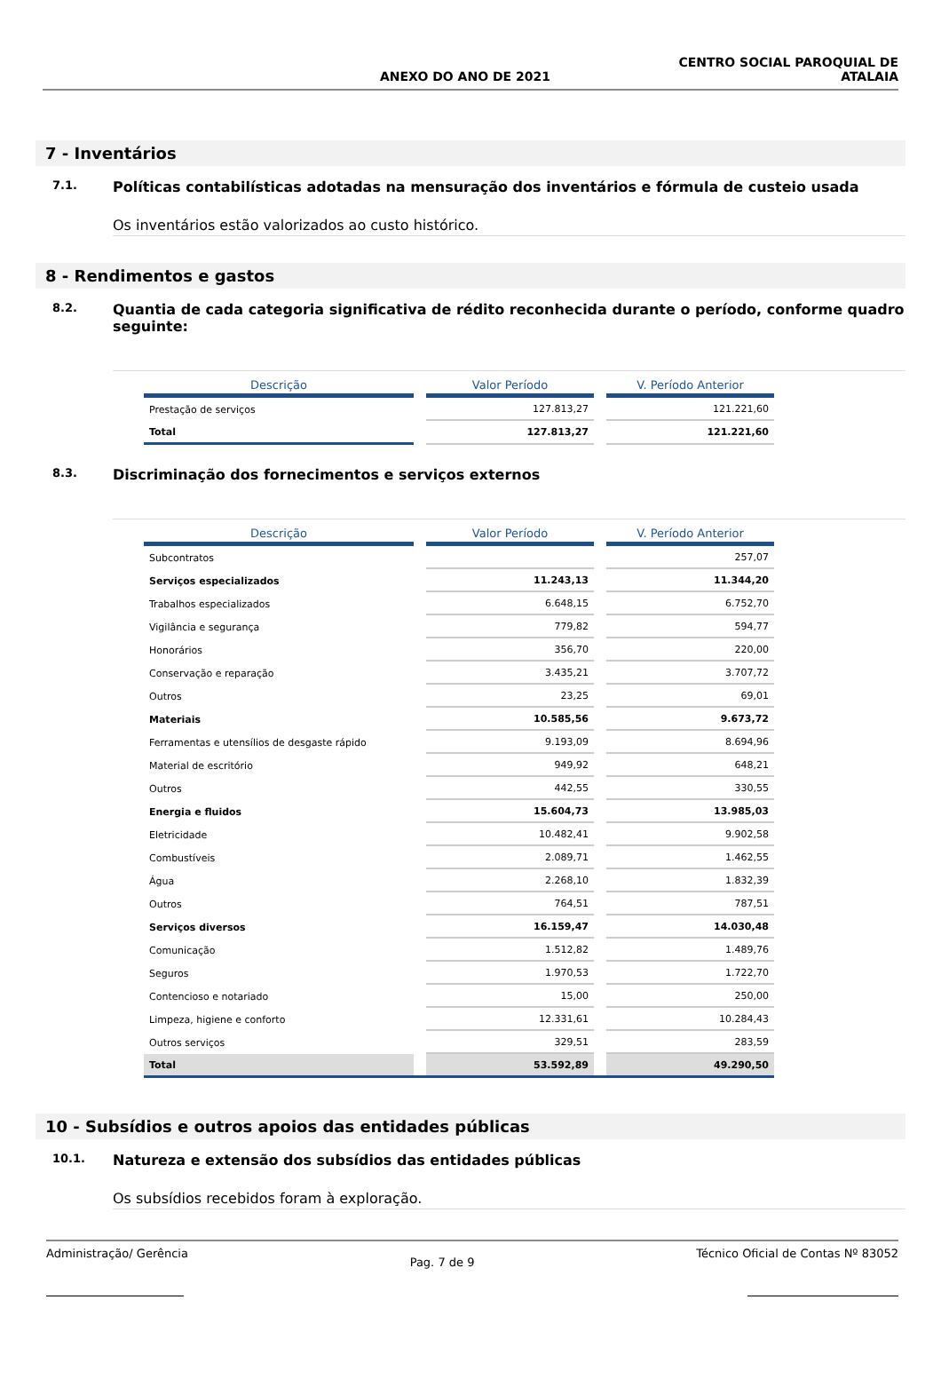ANEXO DO ANO DE 2021 CENTRO SOCIAL PAROQUIAL DE
ATALAIA
7 - Inventários
7.1. Políticas contabilísticas adotadas na mensuração dos inventários e fórmula de custeio usada
Os inventários estão valorizados ao custo histórico.
8 - Rendimentos e gastos
8.2. Quantia de cada categoria significativa de rédito reconhecida durante o período, conforme quadro seguinte:
| Descrição | | Valor Período | | V. Período Anterior |
| --- | --- | --- | --- | --- |
| Prestação de serviços | | 127.813,27 | | 121.221,60 |
| Total | | 127.813,27 | | 121.221,60 |
8.3. Discriminação dos fornecimentos e serviços externos
| Descrição | | Valor Período | | V. Período Anterior |
| --- | --- | --- | --- | --- |
| Subcontratos | | | | 257,07 |
| Serviços especializados | | 11.243,13 | | 11.344,20 |
| Trabalhos especializados | | 6.648,15 | | 6.752,70 |
| Vigilância e segurança | | 779,82 | | 594,77 |
| Honorários | | 356,70 | | 220,00 |
| Conservação e reparação | | 3.435,21 | | 3.707,72 |
| Outros | | 23,25 | | 69,01 |
| Materiais | | 10.585,56 | | 9.673,72 |
| Ferramentas e utensílios de desgaste rápido | | 9.193,09 | | 8.694,96 |
| Material de escritório | | 949,92 | | 648,21 |
| Outros | | 442,55 | | 330,55 |
| Energia e fluidos | | 15.604,73 | | 13.985,03 |
| Eletricidade | | 10.482,41 | | 9.902,58 |
| Combustíveis | | 2.089,71 | | 1.462,55 |
| Água | | 2.268,10 | | 1.832,39 |
| Outros | | 764,51 | | 787,51 |
| Serviços diversos | | 16.159,47 | | 14.030,48 |
| Comunicação | | 1.512,82 | | 1.489,76 |
| Seguros | | 1.970,53 | | 1.722,70 |
| Contencioso e notariado | | 15,00 | | 250,00 |
| Limpeza, higiene e conforto | | 12.331,61 | | 10.284,43 |
| Outros serviços | | 329,51 | | 283,59 |
| Total | | 53.592,89 | | 49.290,50 |
10 - Subsídios e outros apoios das entidades públicas
10.1. Natureza e extensão dos subsídios das entidades públicas
Os subsídios recebidos foram à exploração.
Administração/ Gerência Pag. 7 de 9 Técnico Oficial de Contas Nº 83052